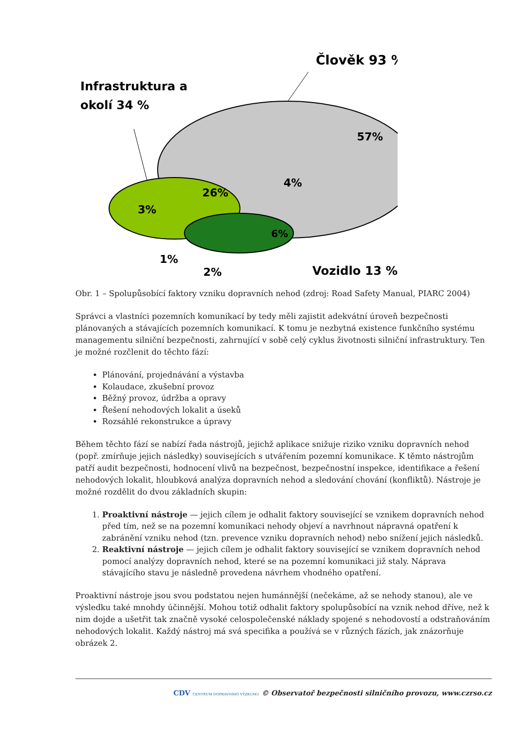Člověk 93 %
Infrastruktura a
okolí 34 %
57%
26%
3%
4%
6%
1%
2%
Vozidlo 13 %
Obr. 1 – Spolupůsobící faktory vzniku dopravních nehod (zdroj: Road Safety Manual, PIARC 2004)
Správci a vlastníci pozemních komunikací by tedy měli zajistit adekvátní úroveň bezpečnosti plánovaných a stávajících pozemních komunikací. K tomu je nezbytná existence funkčního systému managementu silniční bezpečnosti, zahrnující v sobě celý cyklus životnosti silniční infrastruktury. Ten je možné rozčlenit do těchto fází:
Plánování, projednávání a výstavba
Kolaudace, zkušební provoz
Běžný provoz, údržba a opravy
Řešení nehodových lokalit a úseků
Rozsáhlé rekonstrukce a úpravy
Během těchto fází se nabízí řada nástrojů, jejichž aplikace snižuje riziko vzniku dopravních nehod (popř. zmírňuje jejich následky) souvisejících s utvářením pozemní komunikace. K těmto nástrojům patří audit bezpečnosti, hodnocení vlivů na bezpečnost, bezpečnostní inspekce, identifikace a řešení nehodových lokalit, hloubková analýza dopravních nehod a sledování chování (konfliktů). Nástroje je možné rozdělit do dvou základních skupin:
1. Proaktivní nástroje — jejich cílem je odhalit faktory související se vznikem dopravních nehod před tím, než se na pozemní komunikaci nehody objeví a navrhnout nápravná opatření k zabránění vzniku nehod (tzn. prevence vzniku dopravních nehod) nebo snížení jejich následků.
2. Reaktivní nástroje — jejich cílem je odhalit faktory související se vznikem dopravních nehod pomocí analýzy dopravních nehod, které se na pozemní komunikaci již staly. Náprava stávajícího stavu je následně provedena návrhem vhodného opatření.
Proaktivní nástroje jsou svou podstatou nejen humánnější (nečekáme, až se nehody stanou), ale ve výsledku také mnohdy účinnější. Mohou totiž odhalit faktory spolupůsobící na vznik nehod dříve, než k nim dojde a ušetřit tak značně vysoké celospolečenské náklady spojené s nehodovostí a odstraňováním nehodových lokalit. Každý nástroj má svá specifika a používá se v různých fázích, jak znázorňuje obrázek 2.
CDV CENTRUM DOPRAVNÍHO VÝZKUMU © Observatoř bezpečnosti silničního provozu, www.czrso.cz